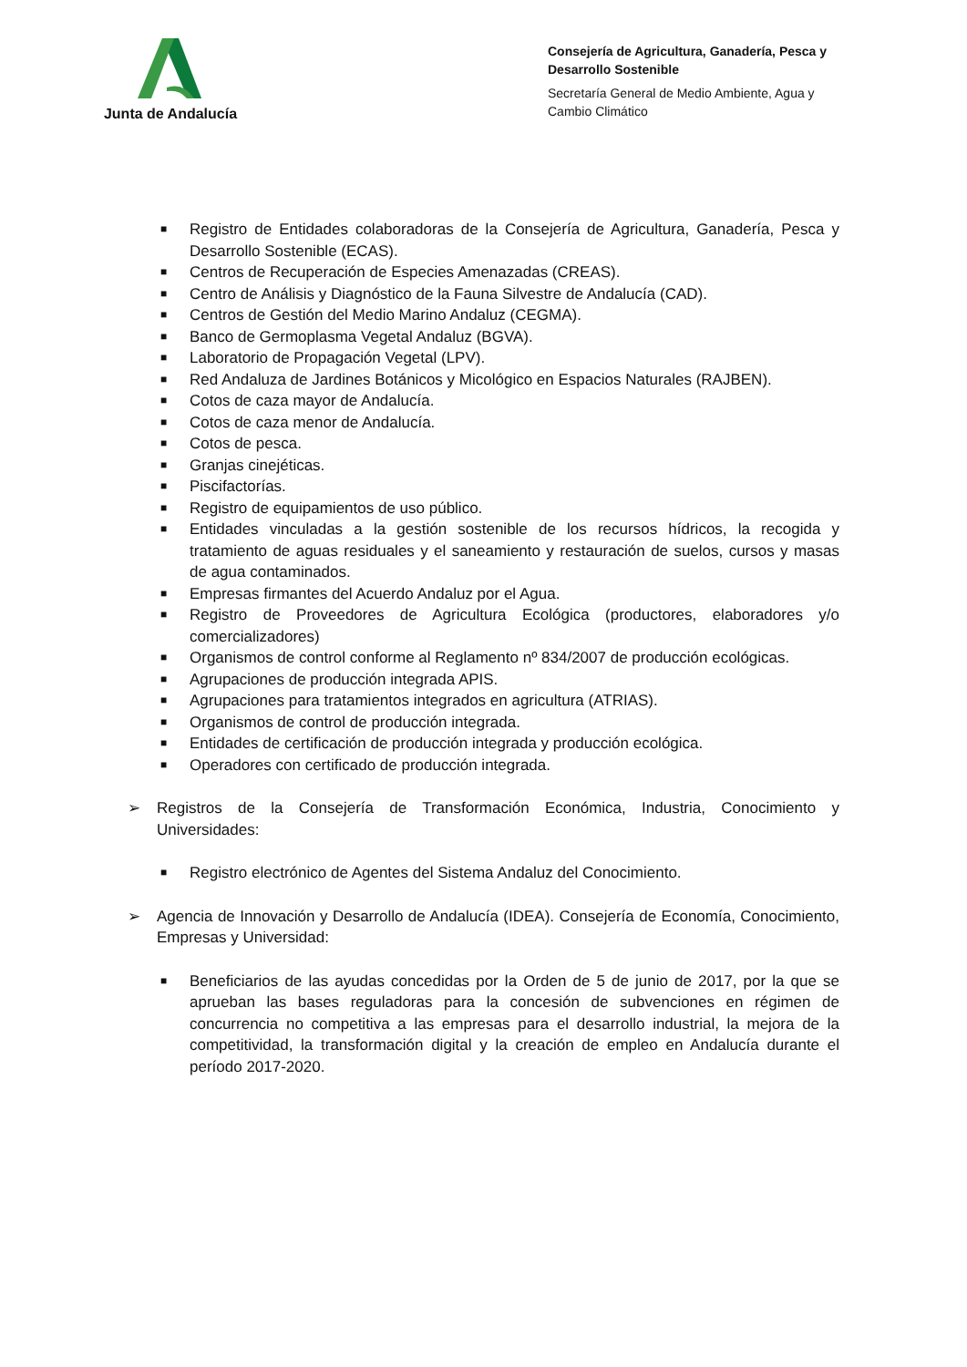Junta de Andalucía
Consejería de Agricultura, Ganadería, Pesca y Desarrollo Sostenible
Secretaría General de Medio Ambiente, Agua y Cambio Climático
■ Registro de Entidades colaboradoras de la Consejería de Agricultura, Ganadería, Pesca y Desarrollo Sostenible (ECAS).
■ Centros de Recuperación de Especies Amenazadas (CREAS).
■ Centro de Análisis y Diagnóstico de la Fauna Silvestre de Andalucía (CAD).
■ Centros de Gestión del Medio Marino Andaluz (CEGMA).
■ Banco de Germoplasma Vegetal Andaluz (BGVA).
■ Laboratorio de Propagación Vegetal (LPV).
■ Red Andaluza de Jardines Botánicos y Micológico en Espacios Naturales (RAJBEN).
■ Cotos de caza mayor de Andalucía.
■ Cotos de caza menor de Andalucía.
■ Cotos de pesca.
■ Granjas cinejéticas.
■ Piscifactorías.
■ Registro de equipamientos de uso público.
■ Entidades vinculadas a la gestión sostenible de los recursos hídricos, la recogida y tratamiento de aguas residuales y el saneamiento y restauración de suelos, cursos y masas de agua contaminados.
■ Empresas firmantes del Acuerdo Andaluz por el Agua.
■ Registro de Proveedores de Agricultura Ecológica (productores, elaboradores y/o comercializadores)
■ Organismos de control conforme al Reglamento nº 834/2007 de producción ecológicas.
■ Agrupaciones de producción integrada APIS.
■ Agrupaciones para tratamientos integrados en agricultura (ATRIAS).
■ Organismos de control de producción integrada.
■ Entidades de certificación de producción integrada y producción ecológica.
■ Operadores con certificado de producción integrada.
➢ Registros de la Consejería de Transformación Económica, Industria, Conocimiento y Universidades:
■ Registro electrónico de Agentes del Sistema Andaluz del Conocimiento.
➢ Agencia de Innovación y Desarrollo de Andalucía (IDEA). Consejería de Economía, Conocimiento, Empresas y Universidad:
■ Beneficiarios de las ayudas concedidas por la Orden de 5 de junio de 2017, por la que se aprueban las bases reguladoras para la concesión de subvenciones en régimen de concurrencia no competitiva a las empresas para el desarrollo industrial, la mejora de la competitividad, la transformación digital y la creación de empleo en Andalucía durante el período 2017-2020.